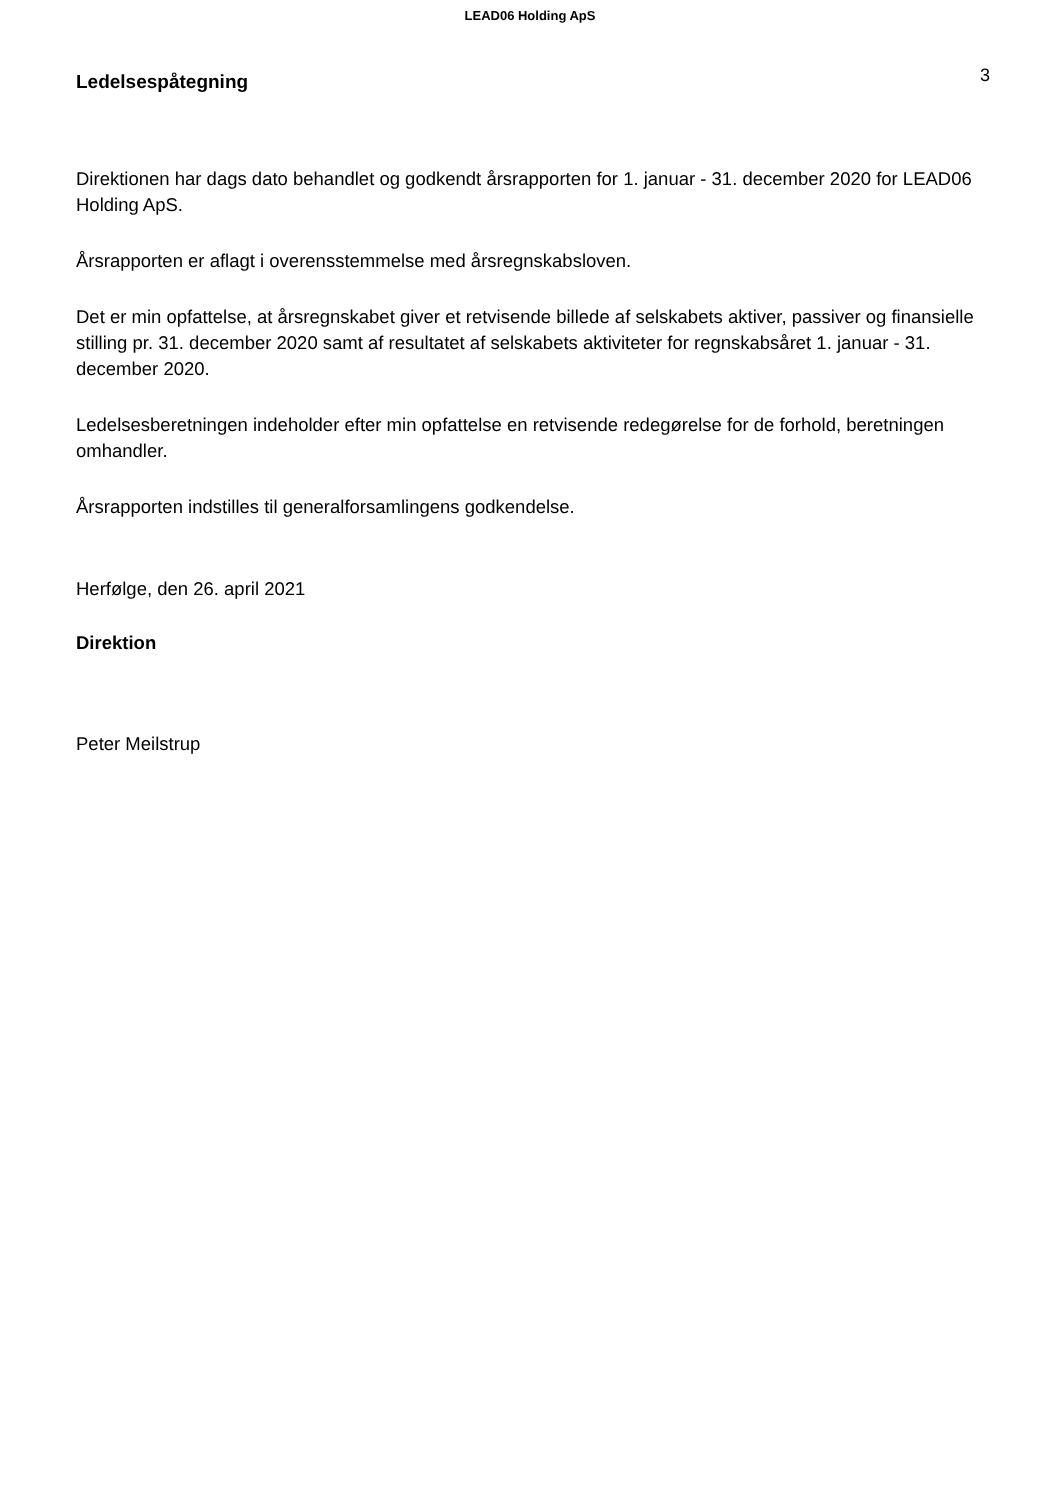LEAD06 Holding ApS
Ledelsespåtegning
3
Direktionen har dags dato behandlet og godkendt årsrapporten for 1. januar - 31. december 2020 for LEAD06 Holding ApS.
Årsrapporten er aflagt i overensstemmelse med årsregnskabsloven.
Det er min opfattelse, at årsregnskabet giver et retvisende billede af selskabets aktiver, passiver og finansielle stilling pr. 31. december 2020 samt af resultatet af selskabets aktiviteter for regnskabsåret 1. januar - 31. december 2020.
Ledelsesberetningen indeholder efter min opfattelse en retvisende redegørelse for de forhold, beretningen omhandler.
Årsrapporten indstilles til generalforsamlingens godkendelse.
Herfølge, den 26. april 2021
Direktion
Peter Meilstrup